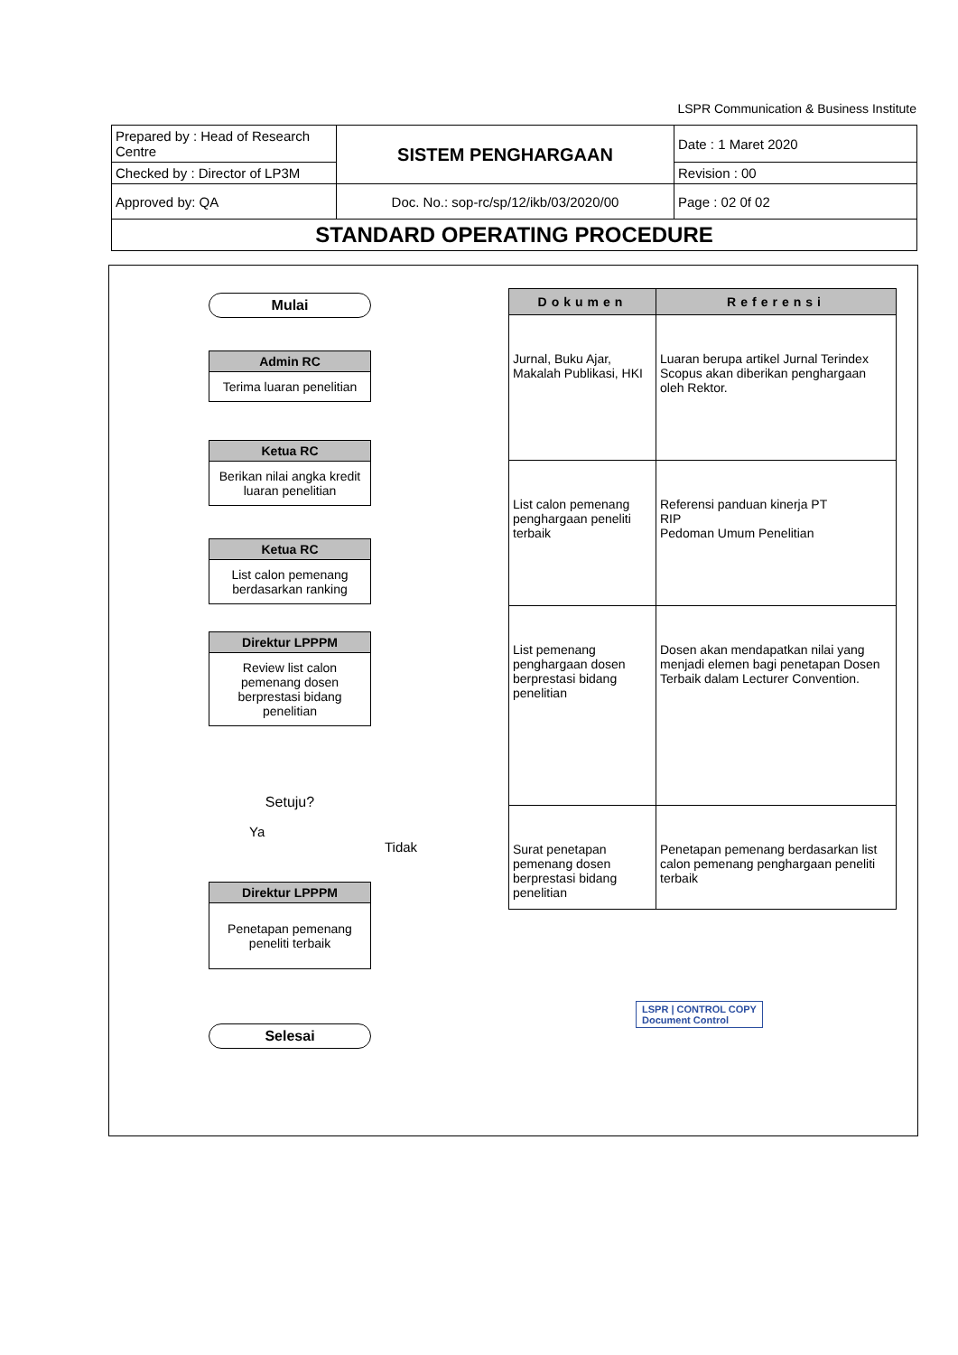LSPR Communication & Business Institute
| Prepared by : Head of Research Centre | SISTEM PENGHARGAAN | Date : 1 Maret 2020 |
| Checked by : Director of LP3M | | Revision : 00 |
| Approved by: QA | Doc. No.: sop-rc/sp/12/ikb/03/2020/00 | Page : 02 0f 02 |
| STANDARD OPERATING PROCEDURE | | |
Mulai
Admin RC
Terima luaran penelitian
Ketua RC
Berikan nilai angka kredit luaran penelitian
Ketua RC
List calon pemenang berdasarkan ranking
Direktur LPPPM
Review list calon pemenang dosen berprestasi bidang penelitian
Setuju?
Ya Tidak
Direktur LPPPM
Penetapan pemenang peneliti terbaik
Selesai
| Dokumen | Referensi |
| --- | --- |
| Jurnal, Buku Ajar, Makalah Publikasi, HKI | Luaran berupa artikel Jurnal Terindex Scopus akan diberikan penghargaan oleh Rektor. |
| List calon pemenang penghargaan peneliti terbaik | Referensi panduan kinerja PT RIP Pedoman Umum Penelitian |
| List pemenang penghargaan dosen berprestasi bidang penelitian | Dosen akan mendapatkan nilai yang menjadi elemen bagi penetapan Dosen Terbaik dalam Lecturer Convention. |
| Surat penetapan pemenang dosen berprestasi bidang penelitian | Penetapan pemenang berdasarkan list calon pemenang penghargaan peneliti terbaik |
LSPR | CONTROL COPY
Document Control